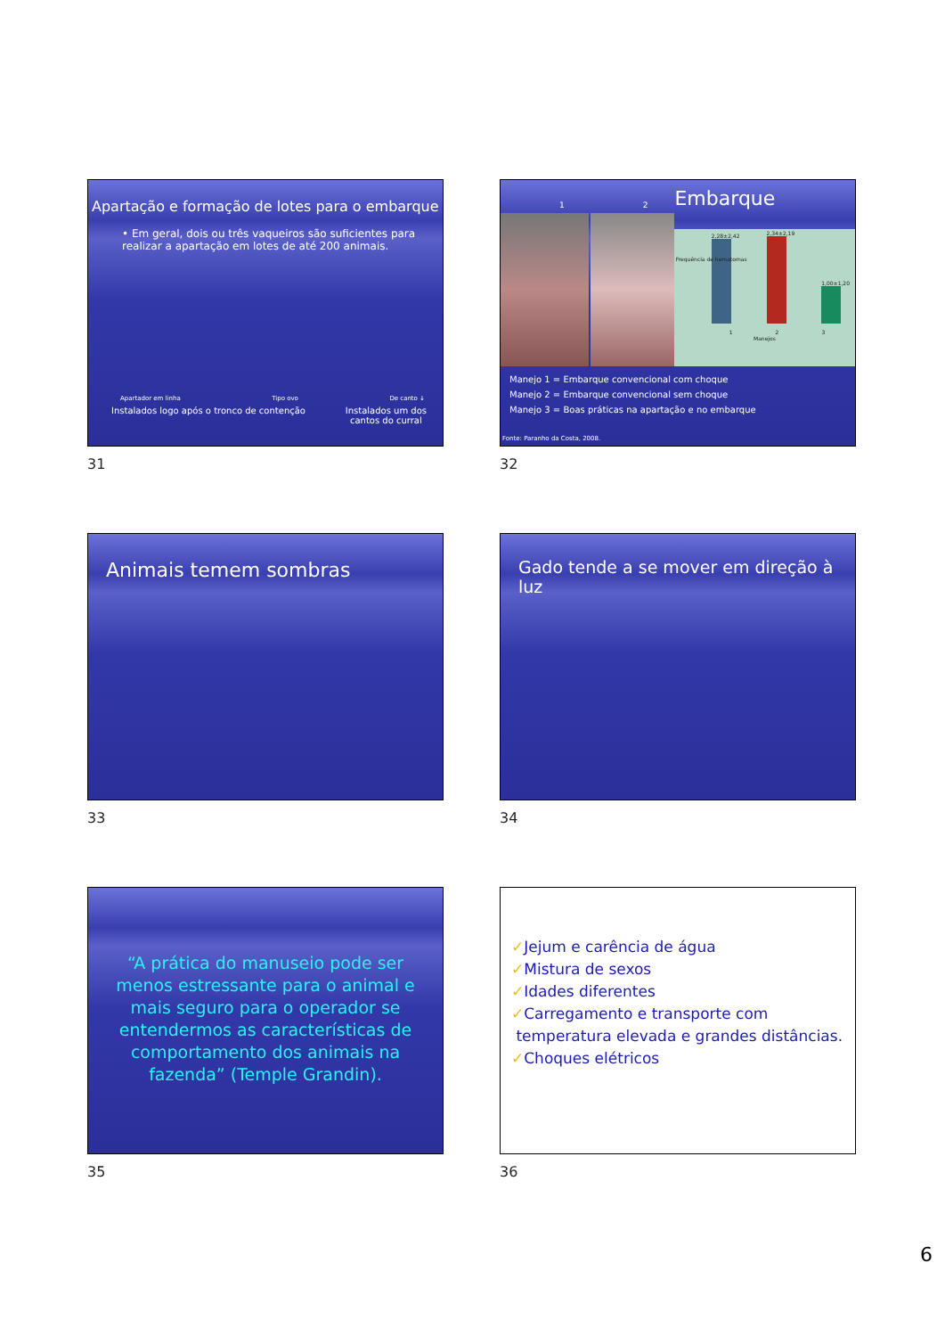Apartação e formação de lotes para o embarque
• Em geral, dois ou três vaqueiros são suficientes para realizar a apartação em lotes de até 200 animais.
Apartador em linha Tipo ovo De canto ↓
Instalados logo após o tronco de contenção Instalados um dos
cantos do curral
31
1 2
Embarque
2,28±2,42
2,34±2,19
1,00±1,20
1 2 3
Manejos
Frequência de hematomas
Manejo 1 = Embarque convencional com choque
Manejo 2 = Embarque convencional sem choque
Manejo 3 = Boas práticas na apartação e no embarque
Fonte: Paranho da Costa, 2008.
32
Animais temem sombras
33
Gado tende a se mover em direção à luz
34
“A prática do manuseio pode ser menos estressante para o animal e mais seguro para o operador se entendermos as características de comportamento dos animais na fazenda” (Temple Grandin).
35
✓Jejum e carência de água
✓Mistura de sexos
✓Idades diferentes
✓Carregamento e transporte com
temperatura elevada e grandes distâncias.
✓Choques elétricos
36
6